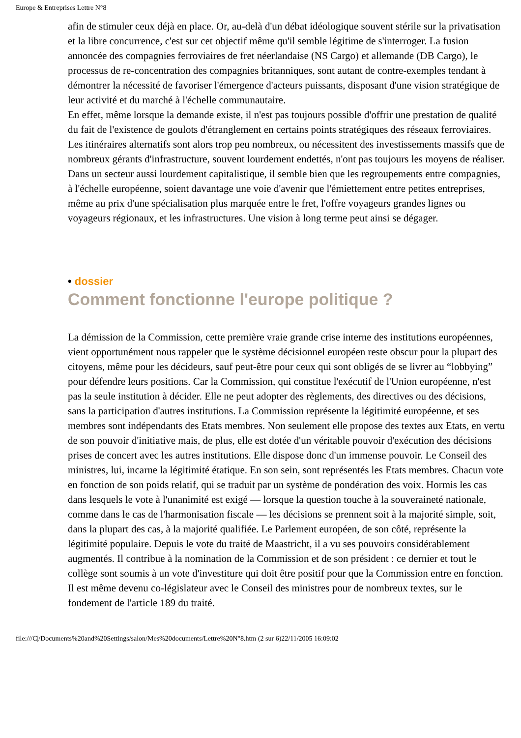Europe & Entreprises Lettre N°8
afin de stimuler ceux déjà en place. Or, au-delà d'un débat idéologique souvent stérile sur la privatisation et la libre concurrence, c'est sur cet objectif même qu'il semble légitime de s'interroger. La fusion annoncée des compagnies ferroviaires de fret néerlandaise (NS Cargo) et allemande (DB Cargo), le processus de re-concentration des compagnies britanniques, sont autant de contre-exemples tendant à démontrer la nécessité de favoriser l'émergence d'acteurs puissants, disposant d'une vision stratégique de leur activité et du marché à l'échelle communautaire.
En effet, même lorsque la demande existe, il n'est pas toujours possible d'offrir une prestation de qualité du fait de l'existence de goulots d'étranglement en certains points stratégiques des réseaux ferroviaires. Les itinéraires alternatifs sont alors trop peu nombreux, ou nécessitent des investissements massifs que de nombreux gérants d'infrastructure, souvent lourdement endettés, n'ont pas toujours les moyens de réaliser. Dans un secteur aussi lourdement capitalistique, il semble bien que les regroupements entre compagnies, à l'échelle européenne, soient davantage une voie d'avenir que l'émiettement entre petites entreprises, même au prix d'une spécialisation plus marquée entre le fret, l'offre voyageurs grandes lignes ou voyageurs régionaux, et les infrastructures. Une vision à long terme peut ainsi se dégager.
• dossier
Comment fonctionne l'europe politique ?
La démission de la Commission, cette première vraie grande crise interne des institutions européennes, vient opportunément nous rappeler que le système décisionnel européen reste obscur pour la plupart des citoyens, même pour les décideurs, sauf peut-être pour ceux qui sont obligés de se livrer au “lobbying” pour défendre leurs positions. Car la Commission, qui constitue l'exécutif de l'Union européenne, n'est pas la seule institution à décider. Elle ne peut adopter des règlements, des directives ou des décisions, sans la participation d'autres institutions. La Commission représente la légitimité européenne, et ses membres sont indépendants des Etats membres. Non seulement elle propose des textes aux Etats, en vertu de son pouvoir d'initiative mais, de plus, elle est dotée d'un véritable pouvoir d'exécution des décisions prises de concert avec les autres institutions. Elle dispose donc d'un immense pouvoir. Le Conseil des ministres, lui, incarne la légitimité étatique. En son sein, sont représentés les Etats membres. Chacun vote en fonction de son poids relatif, qui se traduit par un système de pondération des voix. Hormis les cas dans lesquels le vote à l'unanimité est exigé — lorsque la question touche à la souveraineté nationale, comme dans le cas de l'harmonisation fiscale — les décisions se prennent soit à la majorité simple, soit, dans la plupart des cas, à la majorité qualifiée. Le Parlement européen, de son côté, représente la légitimité populaire. Depuis le vote du traité de Maastricht, il a vu ses pouvoirs considérablement augmentés. Il contribue à la nomination de la Commission et de son président : ce dernier et tout le collège sont soumis à un vote d'investiture qui doit être positif pour que la Commission entre en fonction. Il est même devenu co-législateur avec le Conseil des ministres pour de nombreux textes, sur le fondement de l'article 189 du traité.
file:///C|/Documents%20and%20Settings/salon/Mes%20documents/Lettre%20N°8.htm (2 sur 6)22/11/2005 16:09:02